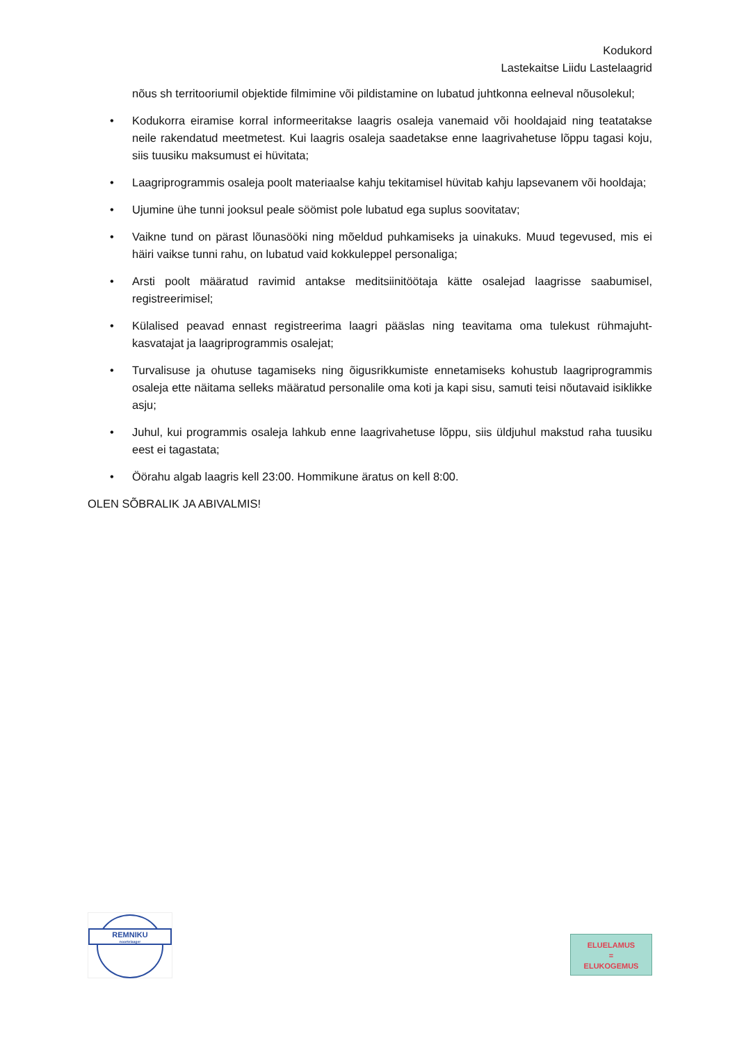Kodukord
Lastekaitse Liidu Lastelaagrid
nõus sh territooriumil objektide filmimine või pildistamine on lubatud juhtkonna eelneval nõusolekul;
• Kodukorra eiramise korral informeeritakse laagris osaleja vanemaid või hooldajaid ning teatatakse neile rakendatud meetmetest. Kui laagris osaleja saadetakse enne laagrivahetuse lõppu tagasi koju, siis tuusiku maksumust ei hüvitata;
• Laagriprogrammis osaleja poolt materiaalse kahju tekitamisel hüvitab kahju lapsevanem või hooldaja;
• Ujumine ühe tunni jooksul peale söömist pole lubatud ega suplus soovitatav;
• Vaikne tund on pärast lõunasööki ning mõeldud puhkamiseks ja uinakuks. Muud tegevused, mis ei häiri vaikse tunni rahu, on lubatud vaid kokkuleppel personaliga;
• Arsti poolt määratud ravimid antakse meditsiinitöötaja kätte osalejad laagrisse saabumisel, registreerimisel;
• Külalised peavad ennast registreerima laagri pääslas ning teavitama oma tulekust rühmajuht-kasvatajat ja laagriprogrammis osalejat;
• Turvalisuse ja ohutuse tagamiseks ning õigusrikkumiste ennetamiseks kohustub laagriprogrammis osaleja ette näitama selleks määratud personalile oma koti ja kapi sisu, samuti teisi nõutavaid isiklikke asju;
• Juhul, kui programmis osaleja lahkub enne laagrivahetuse lõppu, siis üldjuhul makstud raha tuusiku eest ei tagastata;
• Öörahu algab laagris kell 23:00. Hommikune äratus on kell 8:00.
OLEN SÕBRALIK JA ABIVALMIS!
REMNIKU
noortelaager
ELUELAMUS
=
ELUKOGEMUS